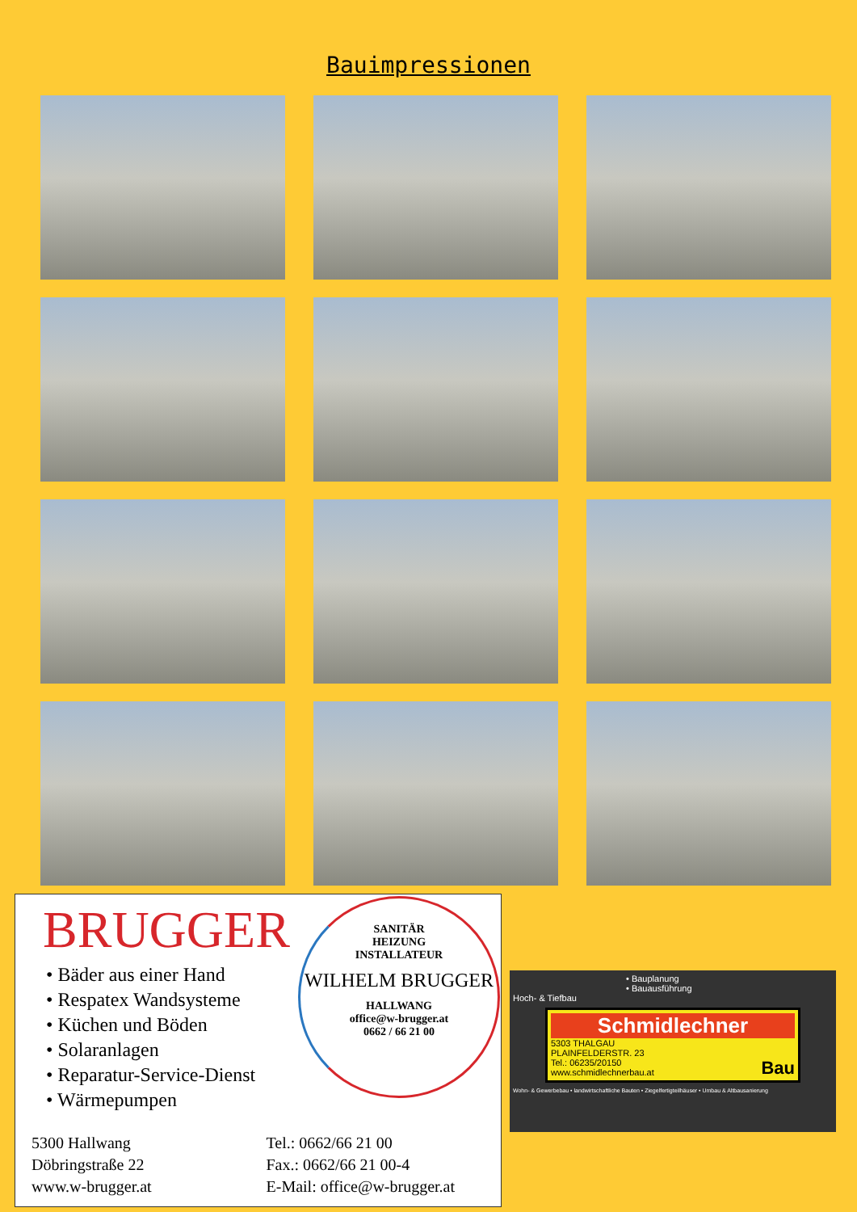Bauimpressionen
BRUGGER
• Bäder aus einer Hand
• Respatex Wandsysteme
• Küchen und Böden
• Solaranlagen
• Reparatur-Service-Dienst
• Wärmepumpen
SANITÄR
HEIZUNG
INSTALLATEUR
WILHELM BRUGGER
HALLWANG
office@w-brugger.at
0662 / 66 21 00
5300 Hallwang
Döbringstraße 22
www.w-brugger.at
Tel.: 0662/66 21 00
Fax.: 0662/66 21 00-4
E-Mail: office@w-brugger.at
• Bauplanung
• Bauausführung
Hoch- & Tiefbau
Schmidlechner
5303 THALGAU
PLAINFELDERSTR. 23
Tel.: 06235/20150 Bau
www.schmidlechnerbau.at
Wohn- & Gewerbebau • landwirtschaftliche Bauten • Ziegelfertigteilhäuser • Umbau & Altbausanierung